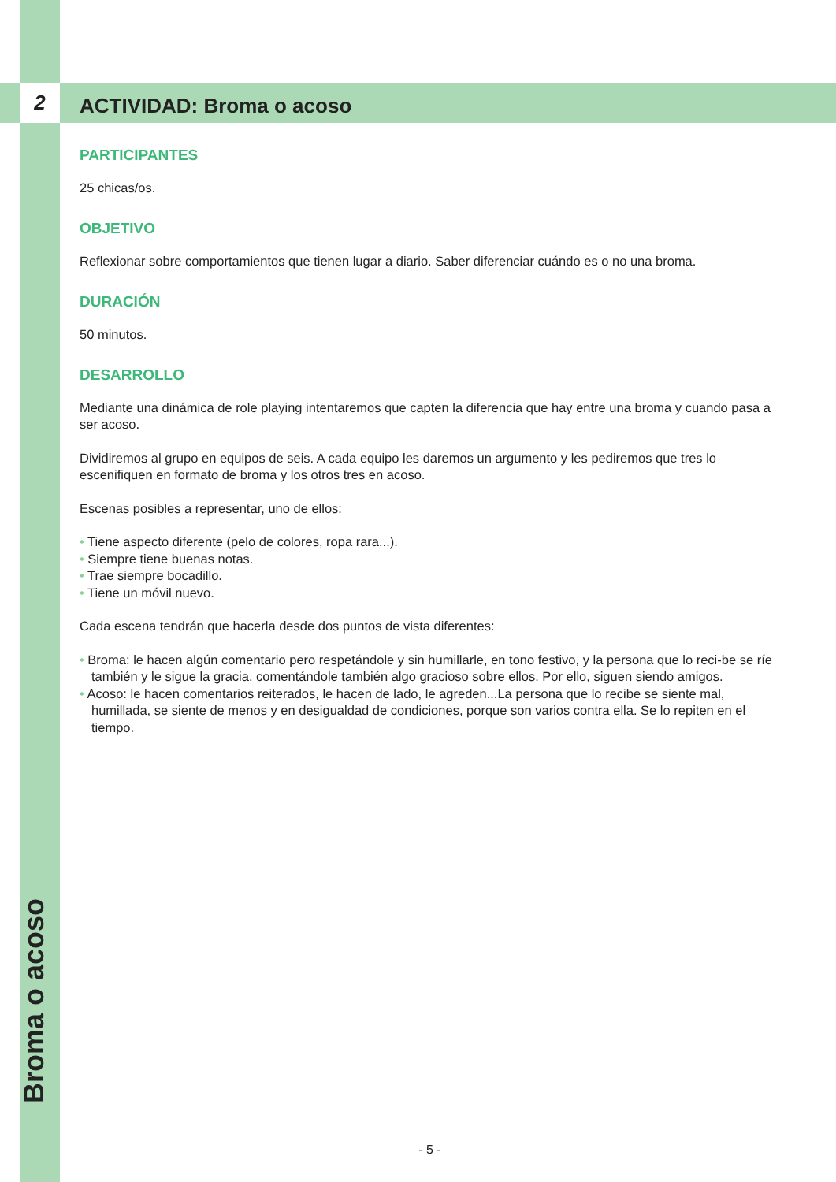2 ACTIVIDAD: Broma o acoso
PARTICIPANTES
25 chicas/os.
OBJETIVO
Reflexionar sobre comportamientos que tienen lugar a diario. Saber diferenciar cuándo es o no una broma.
DURACIÓN
50 minutos.
DESARROLLO
Mediante una dinámica de role playing intentaremos que capten la diferencia que hay entre una broma y cuando pasa a ser acoso.
Dividiremos al grupo en equipos de seis. A cada equipo les daremos un argumento y les pediremos que tres lo escenifiquen en formato de broma y los otros tres en acoso.
Escenas posibles a representar, uno de ellos:
• Tiene aspecto diferente (pelo de colores, ropa rara...).
• Siempre tiene buenas notas.
• Trae siempre bocadillo.
• Tiene un móvil nuevo.
Cada escena tendrán que hacerla desde dos puntos de vista diferentes:
• Broma: le hacen algún comentario pero respetándole y sin humillarle, en tono festivo, y la persona que lo reci-be se ríe también y le sigue la gracia, comentándole también algo gracioso sobre ellos. Por ello, siguen siendo amigos.
• Acoso: le hacen comentarios reiterados, le hacen de lado, le agreden...La persona que lo recibe se siente mal, humillada, se siente de menos y en desigualdad de condiciones, porque son varios contra ella. Se lo repiten en el tiempo.
Broma o acoso
- 5 -